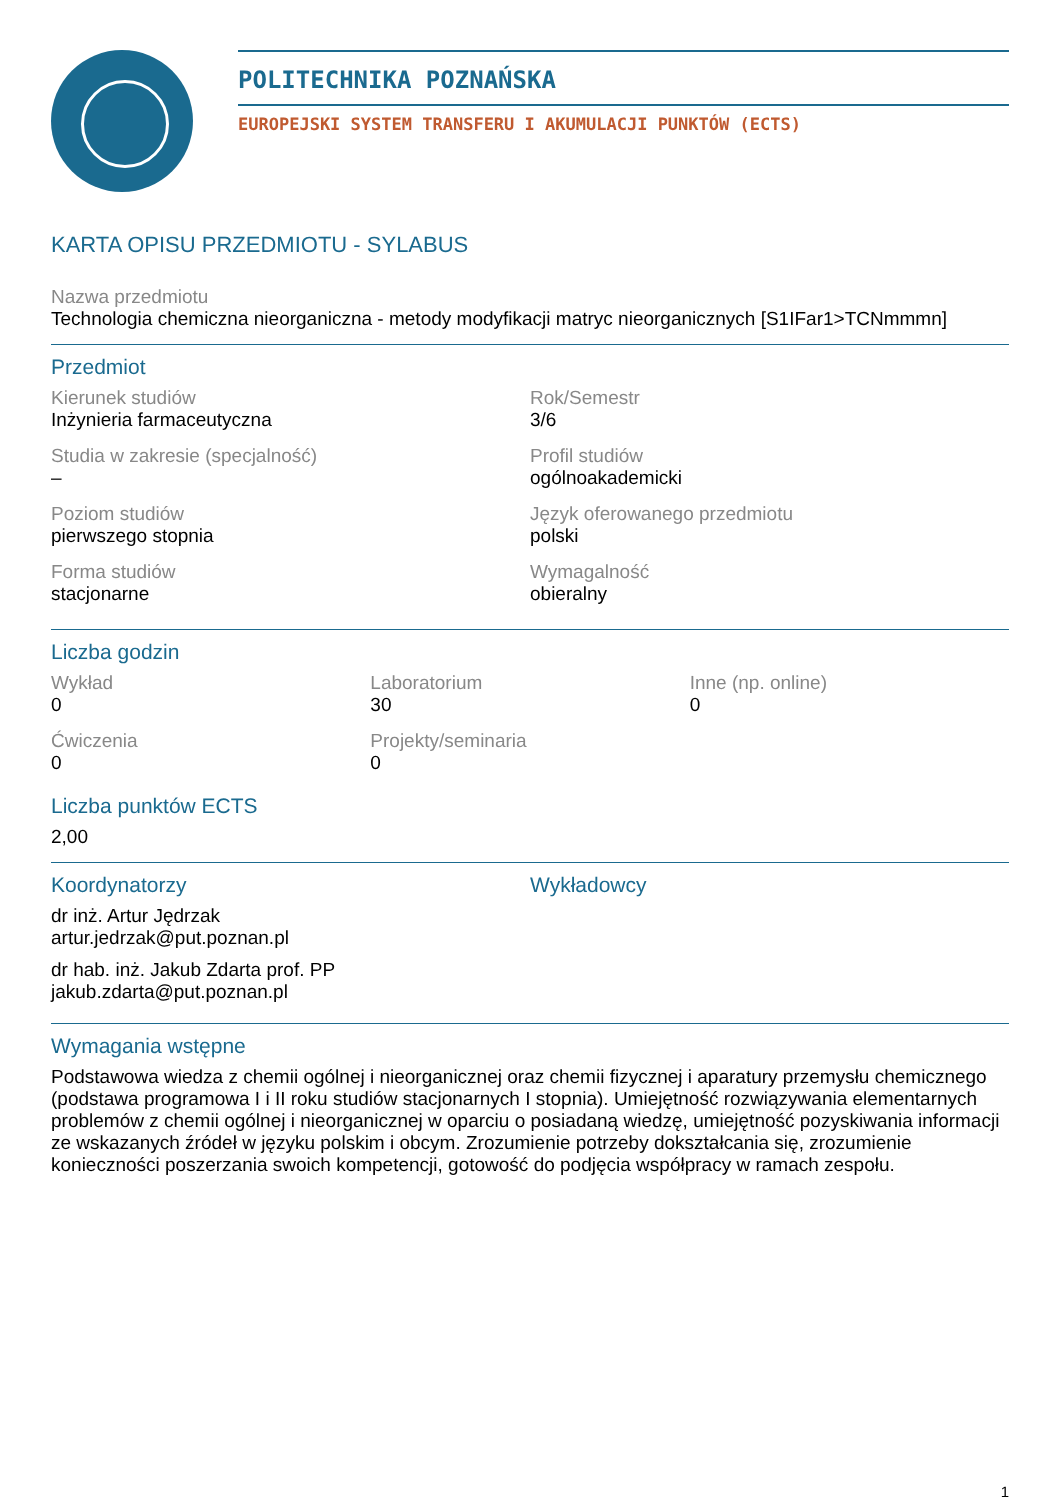POLITECHNIKA POZNAŃSKA
EUROPEJSKI SYSTEM TRANSFERU I AKUMULACJI PUNKTÓW (ECTS)
KARTA OPISU PRZEDMIOTU - SYLABUS
Nazwa przedmiotu
Technologia chemiczna nieorganiczna - metody modyfikacji matryc nieorganicznych [S1IFar1>TCNmmmn]
Przedmiot
Kierunek studiów
Inżynieria farmaceutyczna
Rok/Semestr
3/6
Studia w zakresie (specjalność)
–
Profil studiów
ogólnoakademicki
Poziom studiów
pierwszego stopnia
Język oferowanego przedmiotu
polski
Forma studiów
stacjonarne
Wymagalność
obieralny
Liczba godzin
Wykład
0
Laboratorium
30
Inne (np. online)
0
Ćwiczenia
0
Projekty/seminaria
0
Liczba punktów ECTS
2,00
Koordynatorzy
dr inż. Artur Jędrzak
artur.jedrzak@put.poznan.pl
dr hab. inż. Jakub Zdarta prof. PP
jakub.zdarta@put.poznan.pl
Wykładowcy
Wymagania wstępne
Podstawowa wiedza z chemii ogólnej i nieorganicznej oraz chemii fizycznej i aparatury przemysłu chemicznego (podstawa programowa I i II roku studiów stacjonarnych I stopnia). Umiejętność rozwiązywania elementarnych problemów z chemii ogólnej i nieorganicznej w oparciu o posiadaną wiedzę, umiejętność pozyskiwania informacji ze wskazanych źródeł w języku polskim i obcym. Zrozumienie potrzeby dokształcania się, zrozumienie konieczności poszerzania swoich kompetencji, gotowość do podjęcia współpracy w ramach zespołu.
1